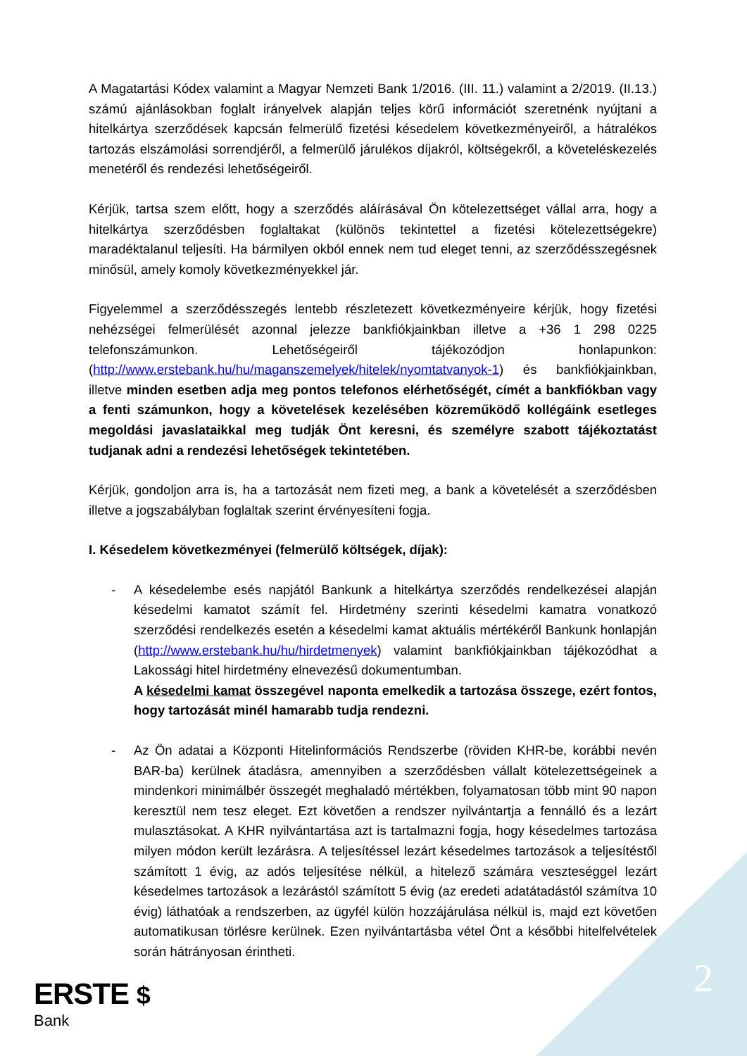A Magatartási Kódex valamint a Magyar Nemzeti Bank 1/2016. (III. 11.) valamint a 2/2019. (II.13.) számú ajánlásokban foglalt irányelvek alapján teljes körű információt szeretnénk nyújtani a hitelkártya szerződések kapcsán felmerülő fizetési késedelem következményeiről, a hátralékos tartozás elszámolási sorrendjéről, a felmerülő járulékos díjakról, költségekről, a követeléskezelés menetéről és rendezési lehetőségeiről.
Kérjük, tartsa szem előtt, hogy a szerződés aláírásával Ön kötelezettséget vállal arra, hogy a hitelkártya szerződésben foglaltakat (különös tekintettel a fizetési kötelezettségekre) maradéktalanul teljesíti. Ha bármilyen okból ennek nem tud eleget tenni, az szerződésszegésnek minősül, amely komoly következményekkel jár.
Figyelemmel a szerződésszegés lentebb részletezett következményeire kérjük, hogy fizetési nehézségei felmerülését azonnal jelezze bankfiókjainkban illetve a +36 1 298 0225 telefonszámunkon. Lehetőségeiről tájékozódjon honlapunkon: (http://www.erstebank.hu/hu/maganszemelyek/hitelek/nyomtatvanyok-1) és bankfiókjainkban, illetve minden esetben adja meg pontos telefonos elérhetőségét, címét a bankfiókban vagy a fenti számunkon, hogy a követelések kezelésében közreműködő kollégáink esetleges megoldási javaslataikkal meg tudják Önt keresni, és személyre szabott tájékoztatást tudjanak adni a rendezési lehetőségek tekintetében.
Kérjük, gondoljon arra is, ha a tartozását nem fizeti meg, a bank a követelését a szerződésben illetve a jogszabályban foglaltak szerint érvényesíteni fogja.
I. Késedelem következményei (felmerülő költségek, díjak):
- A késedelembe esés napjától Bankunk a hitelkártya szerződés rendelkezései alapján késedelmi kamatot számít fel. Hirdetmény szerinti késedelmi kamatra vonatkozó szerződési rendelkezés esetén a késedelmi kamat aktuális mértékéről Bankunk honlapján (http://www.erstebank.hu/hu/hirdetmenyek) valamint bankfiókjainkban tájékozódhat a Lakossági hitel hirdetmény elnevezésű dokumentumban.
A késedelmi kamat összegével naponta emelkedik a tartozása összege, ezért fontos, hogy tartozását minél hamarabb tudja rendezni.
- Az Ön adatai a Központi Hitelinformációs Rendszerbe (röviden KHR-be, korábbi nevén BAR-ba) kerülnek átadásra, amennyiben a szerződésben vállalt kötelezettségeinek a mindenkori minimálbér összegét meghaladó mértékben, folyamatosan több mint 90 napon keresztül nem tesz eleget. Ezt követően a rendszer nyilvántartja a fennálló és a lezárt mulasztásokat. A KHR nyilvántartása azt is tartalmazni fogja, hogy késedelmes tartozása milyen módon került lezárásra. A teljesítéssel lezárt késedelmes tartozások a teljesítéstől számított 1 évig, az adós teljesítése nélkül, a hitelező számára veszteséggel lezárt késedelmes tartozások a lezárástól számított 5 évig (az eredeti adatátadástól számítva 10 évig) láthatóak a rendszerben, az ügyfél külön hozzájárulása nélkül is, majd ezt követően automatikusan törlésre kerülnek. Ezen nyilvántartásba vétel Önt a későbbi hitelfelvételek során hátrányosan érintheti.
ERSTE $
Bank
2